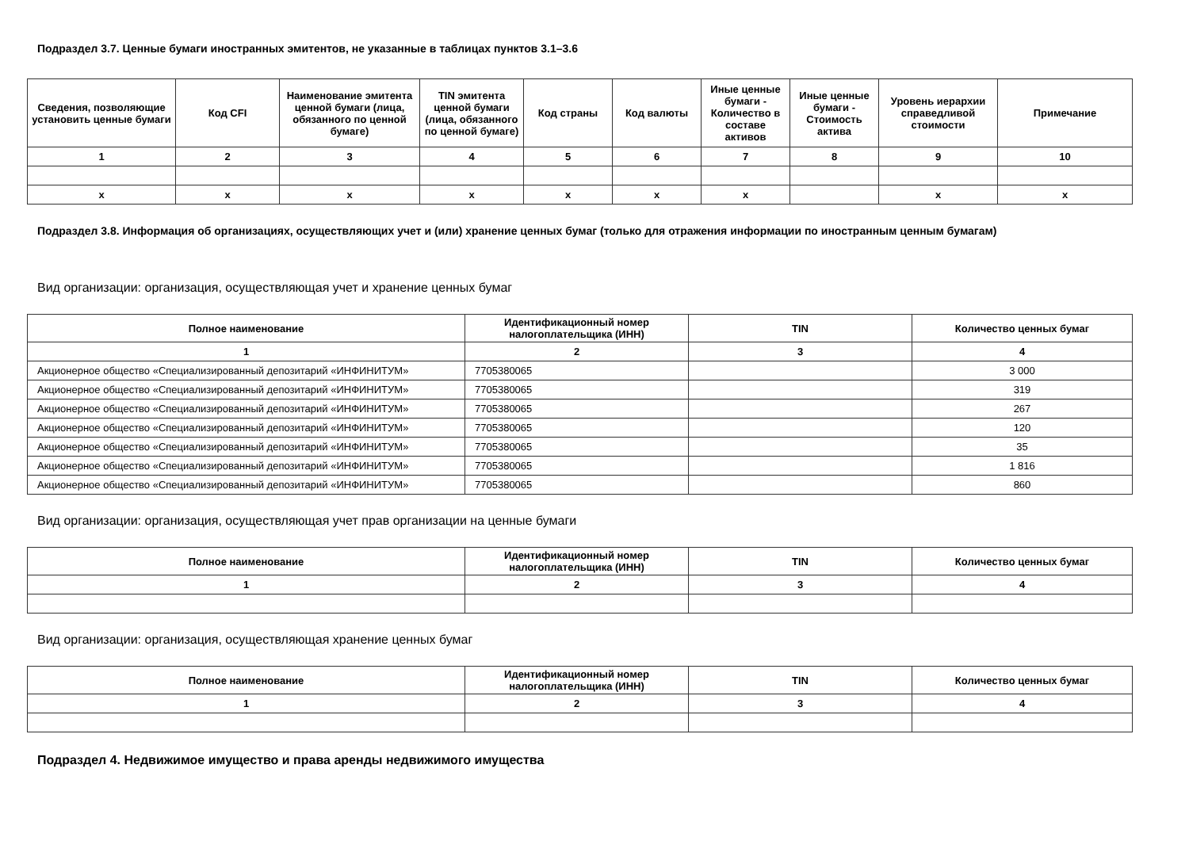Подраздел 3.7. Ценные бумаги иностранных эмитентов, не указанные в таблицах пунктов 3.1–3.6
| Сведения, позволяющие установить ценные бумаги | Код CFI | Наименование эмитента ценной бумаги (лица, обязанного по ценной бумаге) | TIN эмитента ценной бумаги (лица, обязанного по ценной бумаге) | Код страны | Код валюты | Иные ценные бумаги - Количество в составе активов | Иные ценные бумаги - Стоимость актива | Уровень иерархии справедливой стоимости | Примечание |
| --- | --- | --- | --- | --- | --- | --- | --- | --- | --- |
| 1 | 2 | 3 | 4 | 5 | 6 | 7 | 8 | 9 | 10 |
| x | x | x | x | x | x | x | | x | x |
Подраздел 3.8. Информация об организациях, осуществляющих учет и (или) хранение ценных бумаг (только для отражения информации по иностранным ценным бумагам)
Вид организации: организация, осуществляющая учет и хранение ценных бумаг
| Полное наименование | Идентификационный номер налогоплательщика (ИНН) | TIN | Количество ценных бумаг |
| --- | --- | --- | --- |
| 1 | 2 | 3 | 4 |
| Акционерное общество «Специализированный депозитарий «ИНФИНИТУМ» | 7705380065 | | 3 000 |
| Акционерное общество «Специализированный депозитарий «ИНФИНИТУМ» | 7705380065 | | 319 |
| Акционерное общество «Специализированный депозитарий «ИНФИНИТУМ» | 7705380065 | | 267 |
| Акционерное общество «Специализированный депозитарий «ИНФИНИТУМ» | 7705380065 | | 120 |
| Акционерное общество «Специализированный депозитарий «ИНФИНИТУМ» | 7705380065 | | 35 |
| Акционерное общество «Специализированный депозитарий «ИНФИНИТУМ» | 7705380065 | | 1 816 |
| Акционерное общество «Специализированный депозитарий «ИНФИНИТУМ» | 7705380065 | | 860 |
Вид организации: организация, осуществляющая учет прав организации на ценные бумаги
| Полное наименование | Идентификационный номер налогоплательщика (ИНН) | TIN | Количество ценных бумаг |
| --- | --- | --- | --- |
| 1 | 2 | 3 | 4 |
Вид организации: организация, осуществляющая хранение ценных бумаг
| Полное наименование | Идентификационный номер налогоплательщика (ИНН) | TIN | Количество ценных бумаг |
| --- | --- | --- | --- |
| 1 | 2 | 3 | 4 |
Подраздел 4. Недвижимое имущество и права аренды недвижимого имущества